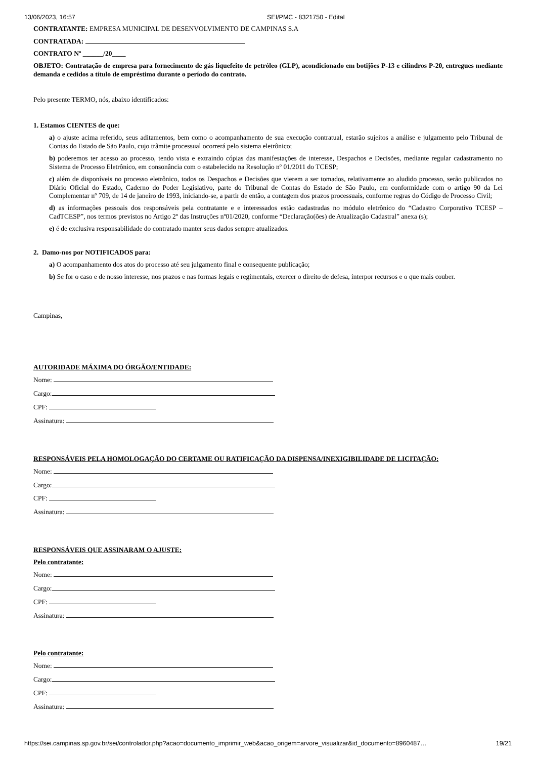13/06/2023, 16:57 SEI/PMC - 8321750 - Edital
CONTRATANTE: EMPRESA MUNICIPAL DE DESENVOLVIMENTO DE CAMPINAS S.A
CONTRATADA:
CONTRATO Nº ______/20____
OBJETO: Contratação de empresa para fornecimento de gás liquefeito de petróleo (GLP), acondicionado em botijões P-13 e cilindros P-20, entregues mediante demanda e cedidos a título de empréstimo durante o período do contrato.
Pelo presente TERMO, nós, abaixo identificados:
1. Estamos CIENTES de que:
a) o ajuste acima referido, seus aditamentos, bem como o acompanhamento de sua execução contratual, estarão sujeitos a análise e julgamento pelo Tribunal de Contas do Estado de São Paulo, cujo trâmite processual ocorrerá pelo sistema eletrônico;
b) poderemos ter acesso ao processo, tendo vista e extraindo cópias das manifestações de interesse, Despachos e Decisões, mediante regular cadastramento no Sistema de Processo Eletrônico, em consonância com o estabelecido na Resolução nº 01/2011 do TCESP;
c) além de disponíveis no processo eletrônico, todos os Despachos e Decisões que vierem a ser tomados, relativamente ao aludido processo, serão publicados no Diário Oficial do Estado, Caderno do Poder Legislativo, parte do Tribunal de Contas do Estado de São Paulo, em conformidade com o artigo 90 da Lei Complementar nº 709, de 14 de janeiro de 1993, iniciando-se, a partir de então, a contagem dos prazos processuais, conforme regras do Código de Processo Civil;
d) as informações pessoais dos responsáveis pela contratante e e interessados estão cadastradas no módulo eletrônico do “Cadastro Corporativo TCESP – CadTCESP”, nos termos previstos no Artigo 2º das Instruções nº01/2020, conforme “Declaração(ões) de Atualização Cadastral” anexa (s);
e) é de exclusiva responsabilidade do contratado manter seus dados sempre atualizados.
2. Damo-nos por NOTIFICADOS para:
a) O acompanhamento dos atos do processo até seu julgamento final e consequente publicação;
b) Se for o caso e de nosso interesse, nos prazos e nas formas legais e regimentais, exercer o direito de defesa, interpor recursos e o que mais couber.
Campinas,
AUTORIDADE MÁXIMA DO ÓRGÃO/ENTIDADE:
Nome:
Cargo:
CPF:
Assinatura:
RESPONSÁVEIS PELA HOMOLOGAÇÃO DO CERTAME OU RATIFICAÇÃO DA DISPENSA/INEXIGIBILIDADE DE LICITAÇÃO:
Nome:
Cargo:
CPF:
Assinatura:
RESPONSÁVEIS QUE ASSINARAM O AJUSTE:
Pelo contratante:
Nome:
Cargo:
CPF:
Assinatura:
Pelo contratante:
Nome:
Cargo:
CPF:
Assinatura:
https://sei.campinas.sp.gov.br/sei/controlador.php?acao=documento_imprimir_web&acao_origem=arvore_visualizar&id_documento=8960487… 19/21